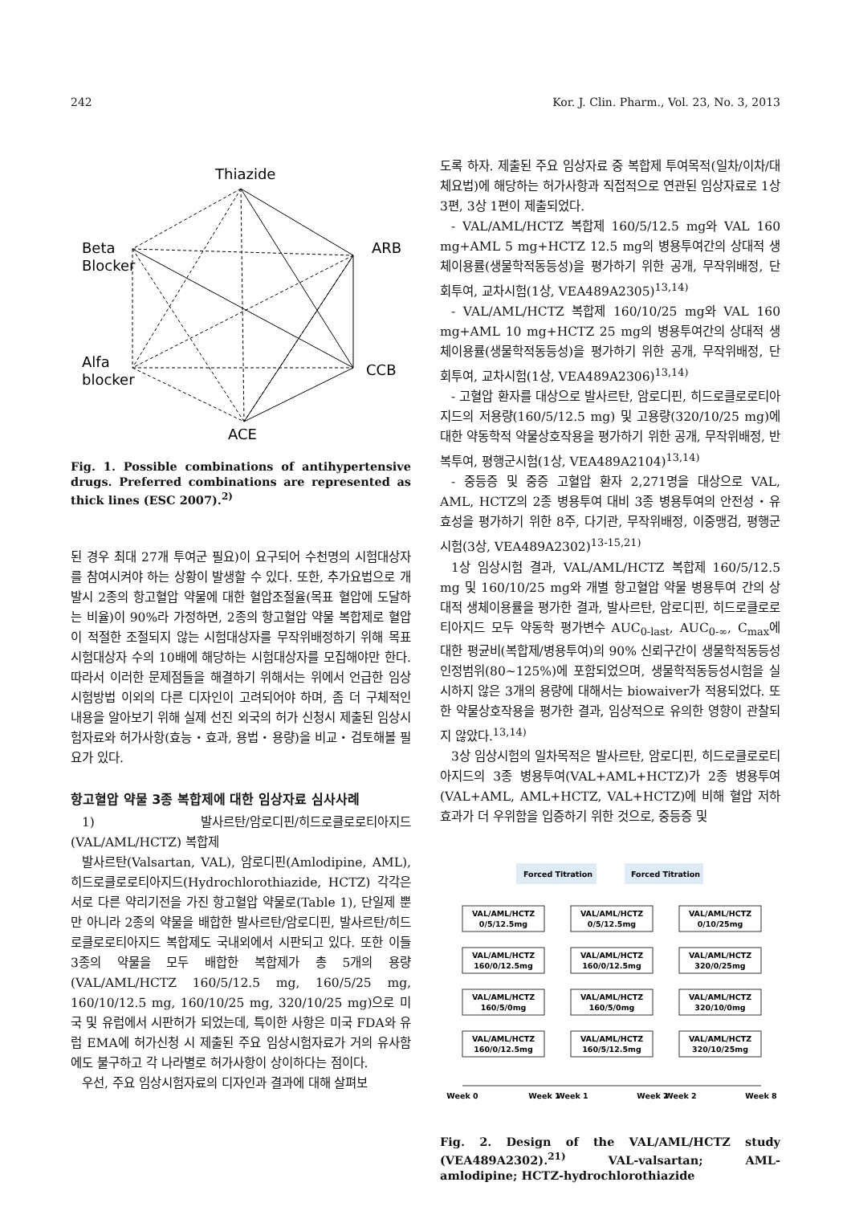242 Kor. J. Clin. Pharm., Vol. 23, No. 3, 2013
Thiazide
Beta
Blocker
ARB
Alfa
blocker
CCB
ACE
Fig. 1. Possible combinations of antihypertensive drugs. Preferred combinations are represented as thick lines (ESC 2007).<sup>2)</sup>
된 경우 최대 27개 투여군 필요)이 요구되어 수천명의 시험대상자를 참여시켜야 하는 상황이 발생할 수 있다. 또한, 추가요법으로 개발시 2종의 항고혈압 약물에 대한 혈압조절율(목표 혈압에 도달하는 비율)이 90%라 가정하면, 2종의 항고혈압 약물 복합제로 혈압이 적절한 조절되지 않는 시험대상자를 무작위배정하기 위해 목표 시험대상자 수의 10배에 해당하는 시험대상자를 모집해야만 한다. 따라서 이러한 문제점들을 해결하기 위해서는 위에서 언급한 임상시험방법 이외의 다른 디자인이 고려되어야 하며, 좀 더 구체적인 내용을 알아보기 위해 실제 선진 외국의 허가 신청시 제출된 임상시험자료와 허가사항(효능・효과, 용법・용량)을 비교・검토해볼 필요가 있다.
항고혈압 약물 3종 복합제에 대한 임상자료 심사사례
1) 발사르탄/암로디핀/히드로클로로티아지드(VAL/AML/HCTZ) 복합제
발사르탄(Valsartan, VAL), 암로디핀(Amlodipine, AML), 히드로클로로티아지드(Hydrochlorothiazide, HCTZ) 각각은 서로 다른 약리기전을 가진 항고혈압 약물로(Table 1), 단일제 뿐만 아니라 2종의 약물을 배합한 발사르탄/암로디핀, 발사르탄/히드로클로로티아지드 복합제도 국내외에서 시판되고 있다. 또한 이들 3종의 약물을 모두 배합한 복합제가 총 5개의 용량(VAL/AML/HCTZ 160/5/12.5 mg, 160/5/25 mg, 160/10/12.5 mg, 160/10/25 mg, 320/10/25 mg)으로 미국 및 유럽에서 시판허가 되었는데, 특이한 사항은 미국 FDA와 유럽 EMA에 허가신청 시 제출된 주요 임상시험자료가 거의 유사함에도 불구하고 각 나라별로 허가사항이 상이하다는 점이다.
우선, 주요 임상시험자료의 디자인과 결과에 대해 살펴보
도록 하자. 제출된 주요 임상자료 중 복합제 투여목적(일차/이차/대체요법)에 해당하는 허가사항과 직접적으로 연관된 임상자료로 1상 3편, 3상 1편이 제출되었다.
- VAL/AML/HCTZ 복합제 160/5/12.5 mg와 VAL 160 mg+AML 5 mg+HCTZ 12.5 mg의 병용투여간의 상대적 생체이용률(생물학적동등성)을 평가하기 위한 공개, 무작위배정, 단회투여, 교차시험(1상, VEA489A2305)<sup>13,14)</sup>
- VAL/AML/HCTZ 복합제 160/10/25 mg와 VAL 160 mg+AML 10 mg+HCTZ 25 mg의 병용투여간의 상대적 생체이용률(생물학적동등성)을 평가하기 위한 공개, 무작위배정, 단회투여, 교차시험(1상, VEA489A2306)<sup>13,14)</sup>
- 고혈압 환자를 대상으로 발사르탄, 암로디핀, 히드로클로로티아지드의 저용량(160/5/12.5 mg) 및 고용량(320/10/25 mg)에 대한 약동학적 약물상호작용을 평가하기 위한 공개, 무작위배정, 반복투여, 평행군시험(1상, VEA489A2104)<sup>13,14)</sup>
- 중등증 및 중증 고혈압 환자 2,271명을 대상으로 VAL, AML, HCTZ의 2종 병용투여 대비 3종 병용투여의 안전성・유효성을 평가하기 위한 8주, 다기관, 무작위배정, 이중맹검, 평행군 시험(3상, VEA489A2302)<sup>13-15,21)</sup>
1상 임상시험 결과, VAL/AML/HCTZ 복합제 160/5/12.5 mg 및 160/10/25 mg와 개별 항고혈압 약물 병용투여 간의 상대적 생체이용률을 평가한 결과, 발사르탄, 암로디핀, 히드로클로로티아지드 모두 약동학 평가변수 AUC<sub>0-last</sub>, AUC<sub>0-∞</sub>, C<sub>max</sub>에 대한 평균비(복합제/병용투여)의 90% 신뢰구간이 생물학적동등성 인정범위(80~125%)에 포함되었으며, 생물학적동등성시험을 실시하지 않은 3개의 용량에 대해서는 biowaiver가 적용되었다. 또한 약물상호작용을 평가한 결과, 임상적으로 유의한 영향이 관찰되지 않았다.<sup>13,14)</sup>
3상 임상시험의 일차목적은 발사르탄, 암로디핀, 히드로클로로티아지드의 3종 병용투여(VAL+AML+HCTZ)가 2종 병용투여(VAL+AML, AML+HCTZ, VAL+HCTZ)에 비해 혈압 저하효과가 더 우위함을 입증하기 위한 것으로, 중등증 및
Forced Titration
Forced Titration
VAL/AML/HCTZ
0/5/12.5mg
VAL/AML/HCTZ
0/5/12.5mg
VAL/AML/HCTZ
0/10/25mg
VAL/AML/HCTZ
160/0/12.5mg
VAL/AML/HCTZ
160/0/12.5mg
VAL/AML/HCTZ
320/0/25mg
VAL/AML/HCTZ
160/5/0mg
VAL/AML/HCTZ
160/5/0mg
VAL/AML/HCTZ
320/10/0mg
VAL/AML/HCTZ
160/0/12.5mg
VAL/AML/HCTZ
160/5/12.5mg
VAL/AML/HCTZ
320/10/25mg
Week 0
Week 1
Week 1
Week 2
Week 2
Week 8
Fig. 2. Design of the VAL/AML/HCTZ study (VEA489A2302).<sup>21)</sup> VAL-valsartan; AML-amlodipine; HCTZ-hydrochlorothiazide